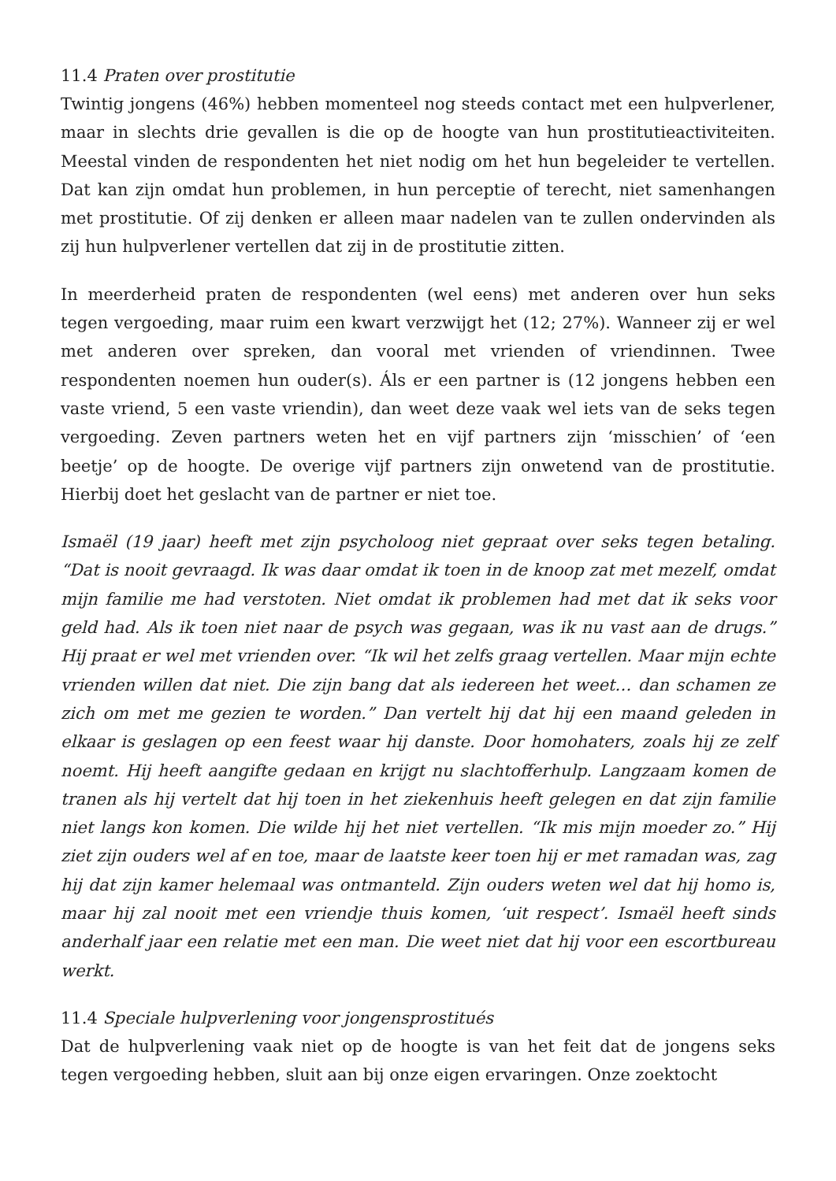11.4 Praten over prostitutie
Twintig jongens (46%) hebben momenteel nog steeds contact met een hulpverlener, maar in slechts drie gevallen is die op de hoogte van hun prostitutieactiviteiten. Meestal vinden de respondenten het niet nodig om het hun begeleider te vertellen. Dat kan zijn omdat hun problemen, in hun perceptie of terecht, niet samenhangen met prostitutie. Of zij denken er alleen maar nadelen van te zullen ondervinden als zij hun hulpverlener vertellen dat zij in de prostitutie zitten.
In meerderheid praten de respondenten (wel eens) met anderen over hun seks tegen vergoeding, maar ruim een kwart verzwijgt het (12; 27%). Wanneer zij er wel met anderen over spreken, dan vooral met vrienden of vriendinnen. Twee respondenten noemen hun ouder(s). Áls er een partner is (12 jongens hebben een vaste vriend, 5 een vaste vriendin), dan weet deze vaak wel iets van de seks tegen vergoeding. Zeven partners weten het en vijf partners zijn ‘misschien’ of ‘een beetje’ op de hoogte. De overige vijf partners zijn onwetend van de prostitutie. Hierbij doet het geslacht van de partner er niet toe.
Ismaël (19 jaar) heeft met zijn psycholoog niet gepraat over seks tegen betaling. “Dat is nooit gevraagd. Ik was daar omdat ik toen in de knoop zat met mezelf, omdat mijn familie me had verstoten. Niet omdat ik problemen had met dat ik seks voor geld had. Als ik toen niet naar de psych was gegaan, was ik nu vast aan de drugs.” Hij praat er wel met vrienden over. “Ik wil het zelfs graag vertellen. Maar mijn echte vrienden willen dat niet. Die zijn bang dat als iedereen het weet… dan schamen ze zich om met me gezien te worden.” Dan vertelt hij dat hij een maand geleden in elkaar is geslagen op een feest waar hij danste. Door homohaters, zoals hij ze zelf noemt. Hij heeft aangifte gedaan en krijgt nu slachtofferhulp. Langzaam komen de tranen als hij vertelt dat hij toen in het ziekenhuis heeft gelegen en dat zijn familie niet langs kon komen. Die wilde hij het niet vertellen. “Ik mis mijn moeder zo.” Hij ziet zijn ouders wel af en toe, maar de laatste keer toen hij er met ramadan was, zag hij dat zijn kamer helemaal was ontmanteld. Zijn ouders weten wel dat hij homo is, maar hij zal nooit met een vriendje thuis komen, ‘uit respect’. Ismaël heeft sinds anderhalf jaar een relatie met een man. Die weet niet dat hij voor een escortbureau werkt.
11.4 Speciale hulpverlening voor jongensprostitués
Dat de hulpverlening vaak niet op de hoogte is van het feit dat de jongens seks tegen vergoeding hebben, sluit aan bij onze eigen ervaringen. Onze zoektocht